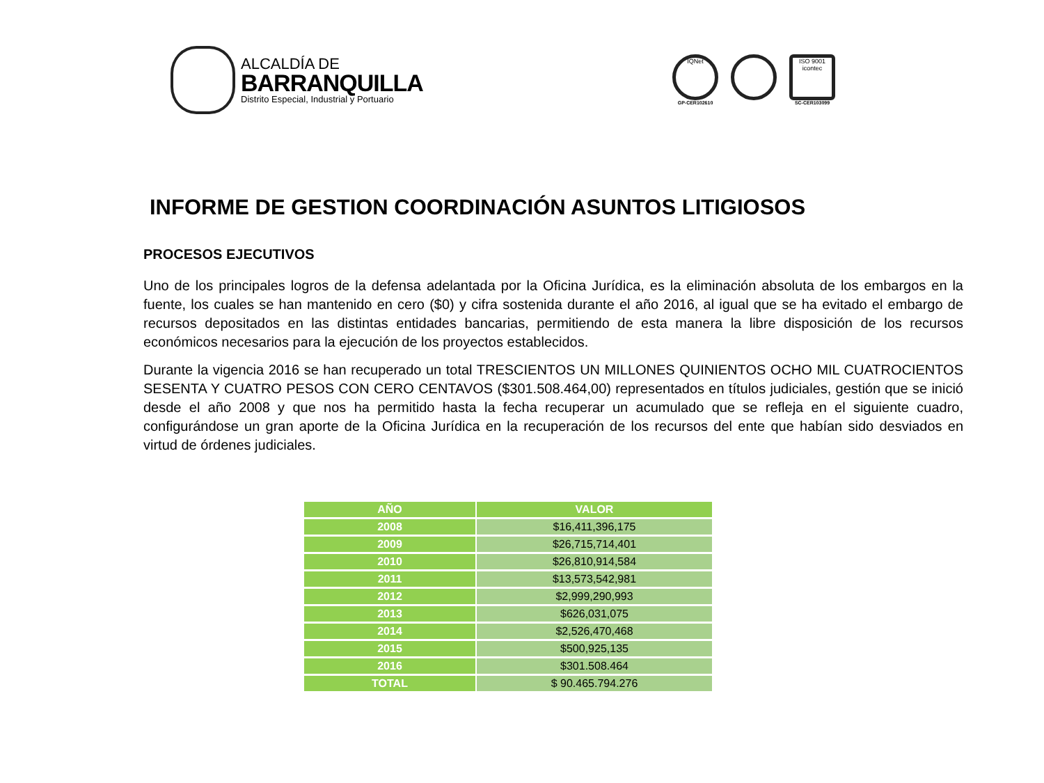ALCALDÍA DE
BARRANQUILLA
Distrito Especial, Industrial y Portuario
IQNet
GP-CER102610
ISO 9001
icontec
SC-CER103099
INFORME DE GESTION COORDINACIÓN ASUNTOS LITIGIOSOS
PROCESOS EJECUTIVOS
Uno de los principales logros de la defensa adelantada por la Oficina Jurídica, es la eliminación absoluta de los embargos en la fuente, los cuales se han mantenido en cero ($0) y cifra sostenida durante el año 2016, al igual que se ha evitado el embargo de recursos depositados en las distintas entidades bancarias, permitiendo de esta manera la libre disposición de los recursos económicos necesarios para la ejecución de los proyectos establecidos.
Durante la vigencia 2016 se han recuperado un total TRESCIENTOS UN MILLONES QUINIENTOS OCHO MIL CUATROCIENTOS SESENTA Y CUATRO PESOS CON CERO CENTAVOS ($301.508.464,00) representados en títulos judiciales, gestión que se inició desde el año 2008 y que nos ha permitido hasta la fecha recuperar un acumulado que se refleja en el siguiente cuadro, configurándose un gran aporte de la Oficina Jurídica en la recuperación de los recursos del ente que habían sido desviados en virtud de órdenes judiciales.
| AÑO | VALOR |
| --- | --- |
| 2008 | $16,411,396,175 |
| 2009 | $26,715,714,401 |
| 2010 | $26,810,914,584 |
| 2011 | $13,573,542,981 |
| 2012 | $2,999,290,993 |
| 2013 | $626,031,075 |
| 2014 | $2,526,470,468 |
| 2015 | $500,925,135 |
| 2016 | $301.508.464 |
| TOTAL | $ 90.465.794.276 |